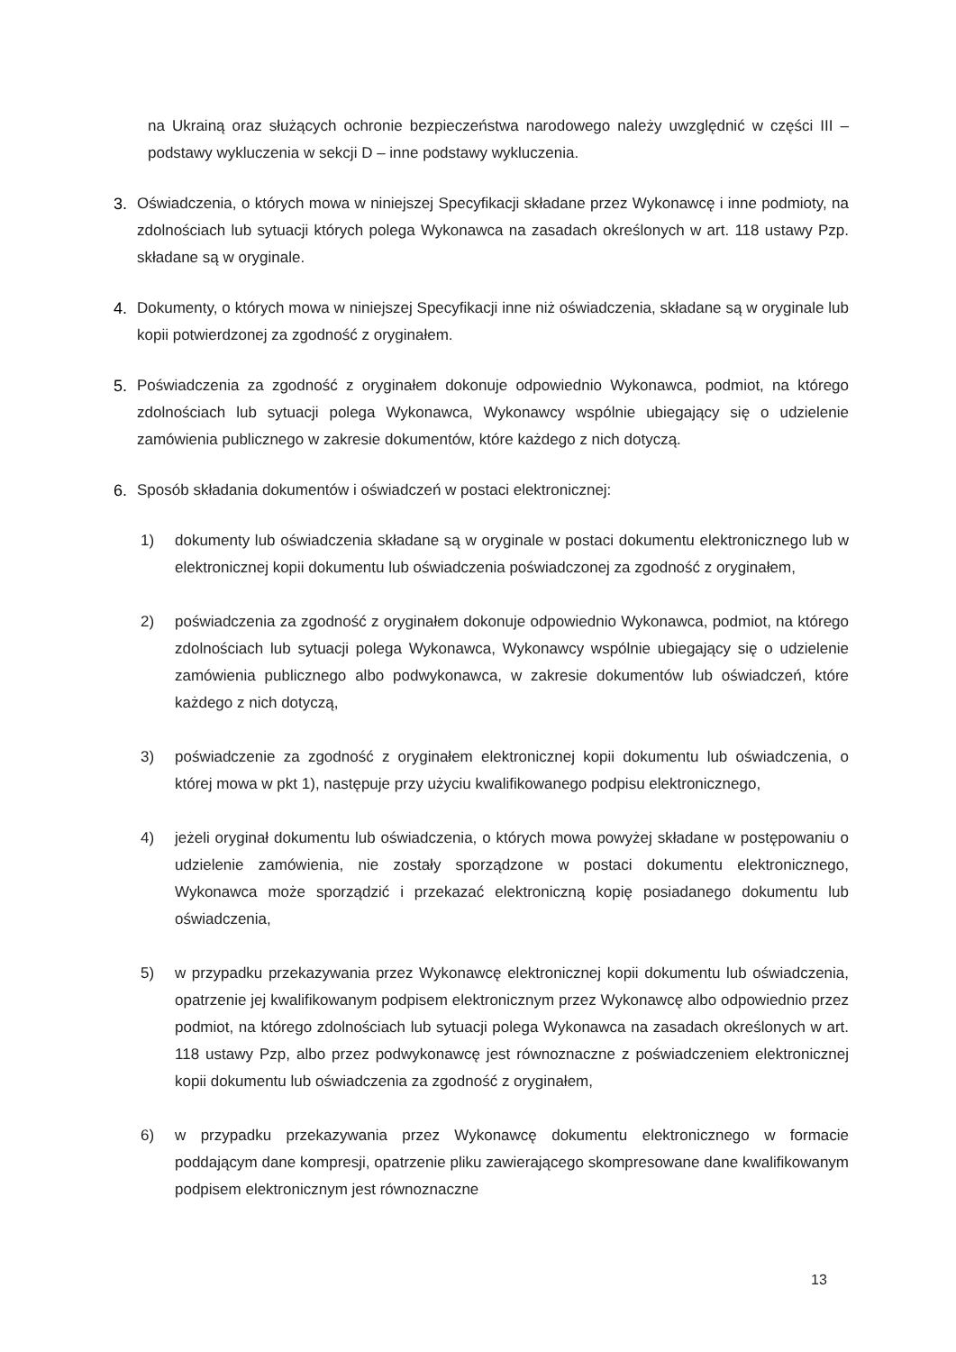na Ukrainą oraz służących ochronie bezpieczeństwa narodowego należy uwzględnić w części III – podstawy wykluczenia w sekcji D – inne podstawy wykluczenia.
3. Oświadczenia, o których mowa w niniejszej Specyfikacji składane przez Wykonawcę i inne podmioty, na zdolnościach lub sytuacji których polega Wykonawca na zasadach określonych w art. 118 ustawy Pzp. składane są w oryginale.
4. Dokumenty, o których mowa w niniejszej Specyfikacji inne niż oświadczenia, składane są w oryginale lub kopii potwierdzonej za zgodność z oryginałem.
5. Poświadczenia za zgodność z oryginałem dokonuje odpowiednio Wykonawca, podmiot, na którego zdolnościach lub sytuacji polega Wykonawca, Wykonawcy wspólnie ubiegający się o udzielenie zamówienia publicznego w zakresie dokumentów, które każdego z nich dotyczą.
6. Sposób składania dokumentów i oświadczeń w postaci elektronicznej:
1) dokumenty lub oświadczenia składane są w oryginale w postaci dokumentu elektronicznego lub w elektronicznej kopii dokumentu lub oświadczenia poświadczonej za zgodność z oryginałem,
2) poświadczenia za zgodność z oryginałem dokonuje odpowiednio Wykonawca, podmiot, na którego zdolnościach lub sytuacji polega Wykonawca, Wykonawcy wspólnie ubiegający się o udzielenie zamówienia publicznego albo podwykonawca, w zakresie dokumentów lub oświadczeń, które każdego z nich dotyczą,
3) poświadczenie za zgodność z oryginałem elektronicznej kopii dokumentu lub oświadczenia, o której mowa w pkt 1), następuje przy użyciu kwalifikowanego podpisu elektronicznego,
4) jeżeli oryginał dokumentu lub oświadczenia, o których mowa powyżej składane w postępowaniu o udzielenie zamówienia, nie zostały sporządzone w postaci dokumentu elektronicznego, Wykonawca może sporządzić i przekazać elektroniczną kopię posiadanego dokumentu lub oświadczenia,
5) w przypadku przekazywania przez Wykonawcę elektronicznej kopii dokumentu lub oświadczenia, opatrzenie jej kwalifikowanym podpisem elektronicznym przez Wykonawcę albo odpowiednio przez podmiot, na którego zdolnościach lub sytuacji polega Wykonawca na zasadach określonych w art. 118 ustawy Pzp, albo przez podwykonawcę jest równoznaczne z poświadczeniem elektronicznej kopii dokumentu lub oświadczenia za zgodność z oryginałem,
6) w przypadku przekazywania przez Wykonawcę dokumentu elektronicznego w formacie poddającym dane kompresji, opatrzenie pliku zawierającego skompresowane dane kwalifikowanym podpisem elektronicznym jest równoznaczne
13